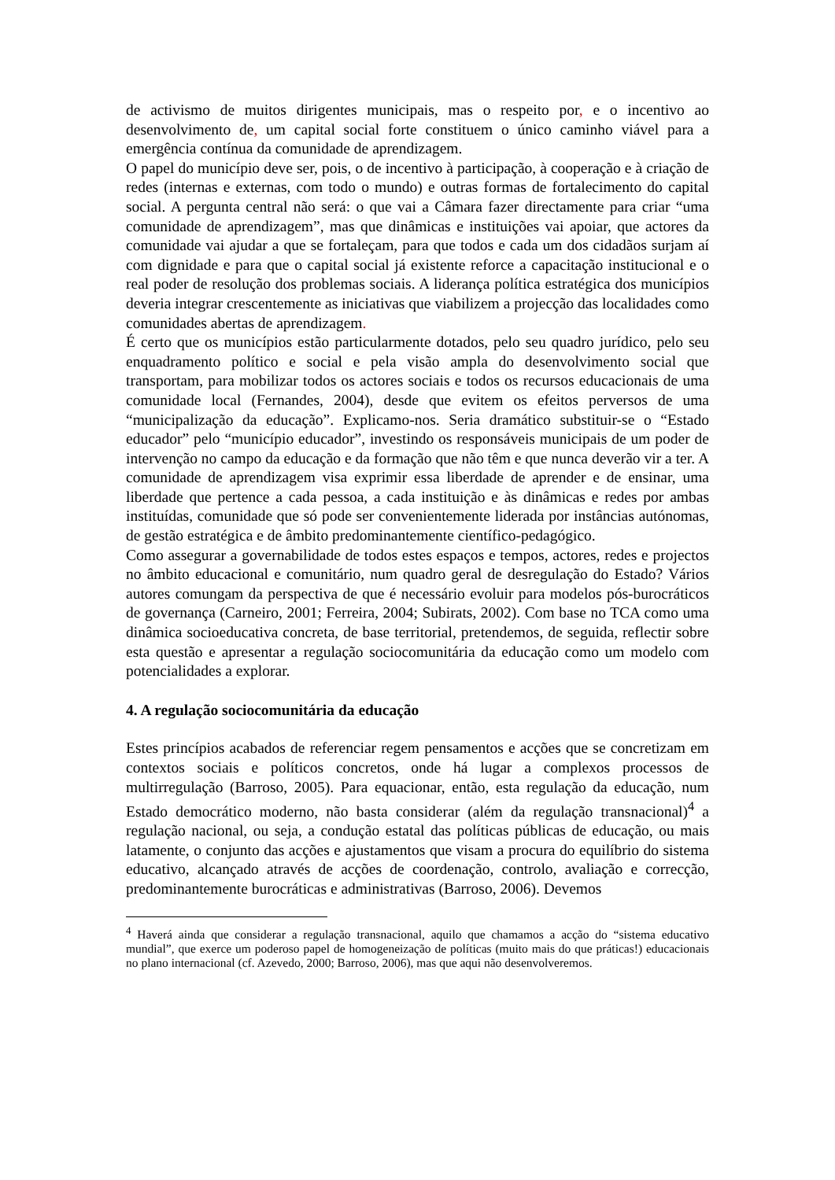de activismo de muitos dirigentes municipais, mas o respeito por, e o incentivo ao desenvolvimento de, um capital social forte constituem o único caminho viável para a emergência contínua da comunidade de aprendizagem.
O papel do município deve ser, pois, o de incentivo à participação, à cooperação e à criação de redes (internas e externas, com todo o mundo) e outras formas de fortalecimento do capital social. A pergunta central não será: o que vai a Câmara fazer directamente para criar “uma comunidade de aprendizagem”, mas que dinâmicas e instituições vai apoiar, que actores da comunidade vai ajudar a que se fortaleçam, para que todos e cada um dos cidadãos surjam aí com dignidade e para que o capital social já existente reforce a capacitação institucional e o real poder de resolução dos problemas sociais. A liderança política estratégica dos municípios deveria integrar crescentemente as iniciativas que viabilizem a projecção das localidades como comunidades abertas de aprendizagem.
É certo que os municípios estão particularmente dotados, pelo seu quadro jurídico, pelo seu enquadramento político e social e pela visão ampla do desenvolvimento social que transportam, para mobilizar todos os actores sociais e todos os recursos educacionais de uma comunidade local (Fernandes, 2004), desde que evitem os efeitos perversos de uma “municipalização da educação”. Explicamo-nos. Seria dramático substituir-se o “Estado educador” pelo “município educador”, investindo os responsáveis municipais de um poder de intervenção no campo da educação e da formação que não têm e que nunca deverão vir a ter. A comunidade de aprendizagem visa exprimir essa liberdade de aprender e de ensinar, uma liberdade que pertence a cada pessoa, a cada instituição e às dinâmicas e redes por ambas instituídas, comunidade que só pode ser convenientemente liderada por instâncias autónomas, de gestão estratégica e de âmbito predominantemente científico-pedagógico.
Como assegurar a governabilidade de todos estes espaços e tempos, actores, redes e projectos no âmbito educacional e comunitário, num quadro geral de desregulação do Estado? Vários autores comungam da perspectiva de que é necessário evoluir para modelos pós-burocráticos de governança (Carneiro, 2001; Ferreira, 2004; Subirats, 2002). Com base no TCA como uma dinâmica socioeducativa concreta, de base territorial, pretendemos, de seguida, reflectir sobre esta questão e apresentar a regulação sociocomunitária da educação como um modelo com potencialidades a explorar.
4. A regulação sociocomunitária da educação
Estes princípios acabados de referenciar regem pensamentos e acções que se concretizam em contextos sociais e políticos concretos, onde há lugar a complexos processos de multirregulação (Barroso, 2005). Para equacionar, então, esta regulação da educação, num Estado democrático moderno, não basta considerar (além da regulação transnacional)<sup>4</sup> a regulação nacional, ou seja, a condução estatal das políticas públicas de educação, ou mais latamente, o conjunto das acções e ajustamentos que visam a procura do equilíbrio do sistema educativo, alcançado através de acções de coordenação, controlo, avaliação e correcção, predominantemente burocráticas e administrativas (Barroso, 2006). Devemos
<sup>4</sup> Haverá ainda que considerar a regulação transnacional, aquilo que chamamos a acção do “sistema educativo mundial”, que exerce um poderoso papel de homogeneização de políticas (muito mais do que práticas!) educacionais no plano internacional (cf. Azevedo, 2000; Barroso, 2006), mas que aqui não desenvolveremos.